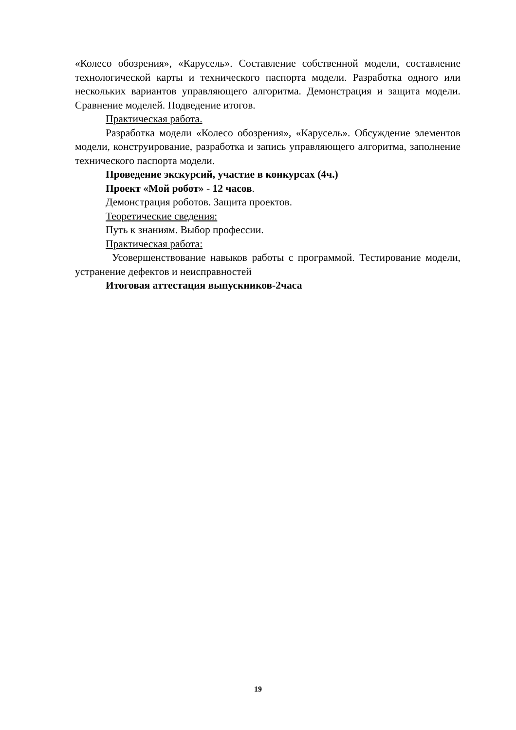«Колесо обозрения», «Карусель». Составление собственной модели, составление технологической карты и технического паспорта модели. Разработка одного или нескольких вариантов управляющего алгоритма. Демонстрация и защита модели. Сравнение моделей. Подведение итогов.
Практическая работа.
Разработка модели «Колесо обозрения», «Карусель». Обсуждение элементов модели, конструирование, разработка и запись управляющего алгоритма, заполнение технического паспорта модели.
Проведение экскурсий, участие в конкурсах (4ч.)
Проект «Мой робот» - 12 часов.
Демонстрация роботов. Защита проектов.
Теоретические сведения:
Путь к знаниям. Выбор профессии.
Практическая работа:
Усовершенствование навыков работы с программой. Тестирование модели, устранение дефектов и неисправностей
Итоговая аттестация выпускников-2часа
19